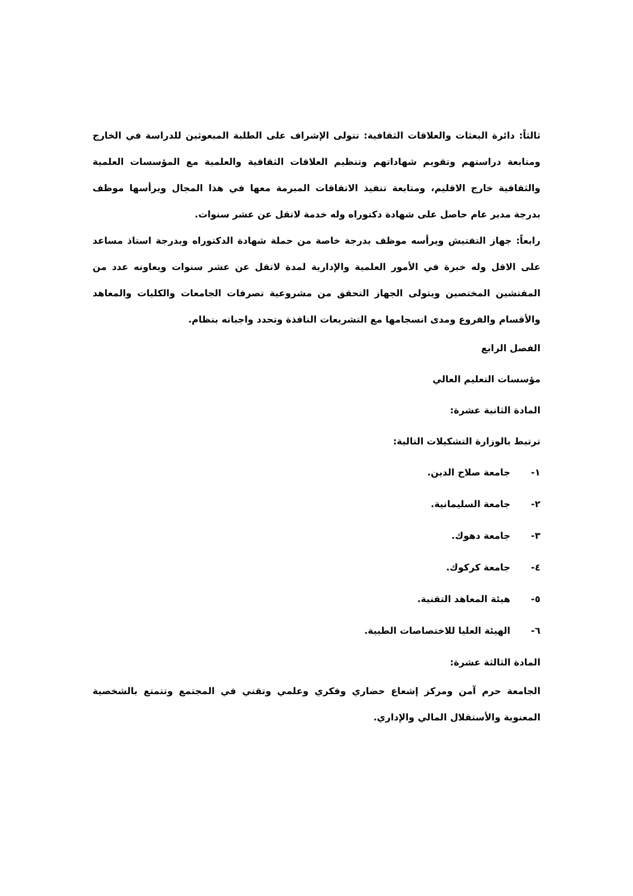ثالثاً: دائرة البعثات والعلاقات الثقافية: تتولى الإشراف على الطلبة المبعوثين للدراسة في الخارج ومتابعة دراستهم وتقويم شهاداتهم وتنظيم العلاقات الثقافية والعلمية مع المؤسسات العلمية والثقافية خارج الاقليم، ومتابعة تنفيذ الاتفاقات المبرمة معها في هذا المجال ويرأسها موظف بدرجة مدير عام حاصل على شهادة دكتوراه وله خدمة لاتقل عن عشر سنوات.
رابعاً: جهاز التفتيش ويرأسه موظف بدرجة خاصة من حملة شهادة الدكتوراه وبدرجة استاذ مساعد على الاقل وله خبرة في الأمور العلمية والإدارية لمدة لاتقل عن عشر سنوات ويعاونه عدد من المفتشين المختصين ويتولى الجهاز التحقق من مشروعية تصرفات الجامعات والكليات والمعاهد والأقسام والفروع ومدى انسجامها مع التشريعات النافذة وتحدد واجباته بنظام.
الفصل الرابع
مؤسسات التعليم العالي
المادة الثانية عشرة:
ترتبط بالوزارة التشكيلات التالية:
١- جامعة صلاح الدين.
٢- جامعة السليمانية.
٣- جامعة دهوك.
٤- جامعة كركوك.
٥- هيئة المعاهد التقنية.
٦- الهيئة العليا للاختصاصات الطبية.
المادة الثالثة عشرة:
الجامعة حرم آمن ومركز إشعاع حضاري وفكري وعلمي وتقني في المجتمع وتتمتع بالشخصية المعنوية والأستقلال المالي والإداري.